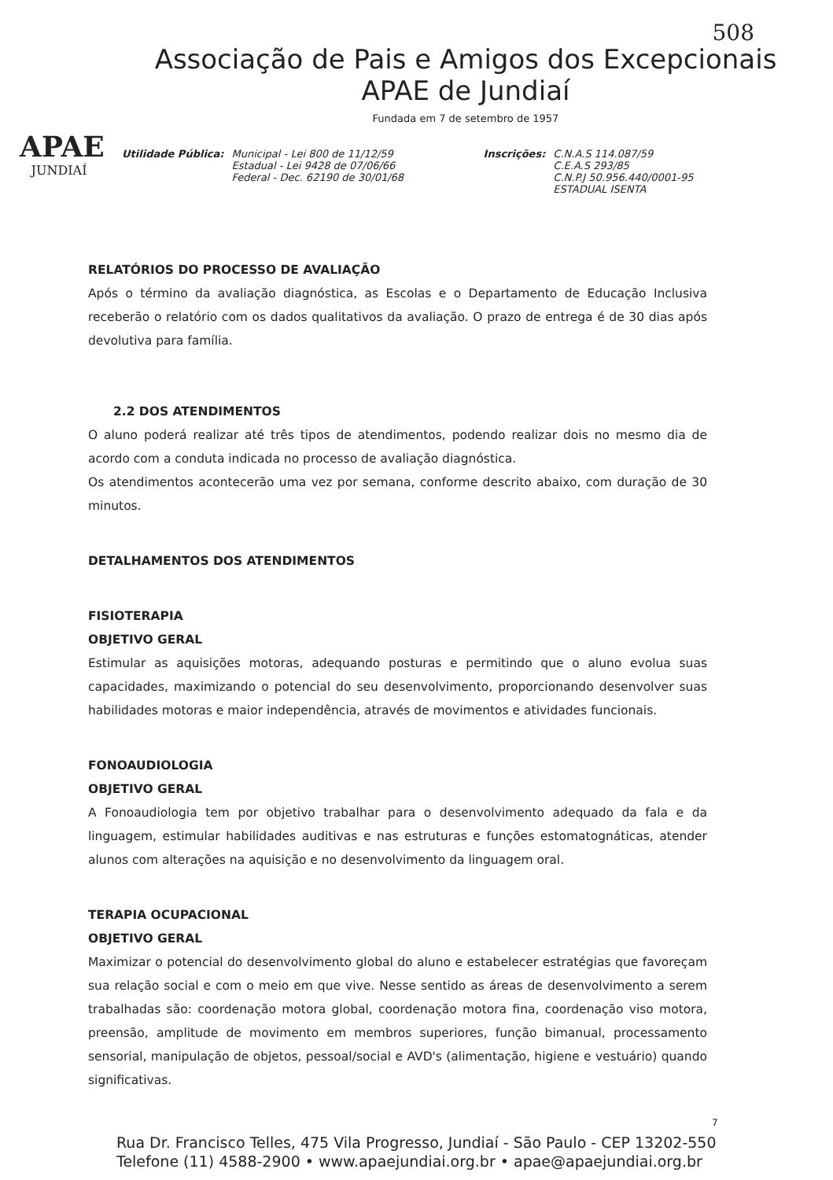508
APAE
JUNDIAÍ
Associação de Pais e Amigos dos Excepcionais
APAE de Jundiaí
Fundada em 7 de setembro de 1957
Utilidade Pública: Municipal - Lei 800 de 11/12/59
Estadual - Lei 9428 de 07/06/66
Federal - Dec. 62190 de 30/01/68
Inscrições: C.N.A.S 114.087/59
C.E.A.S 293/85
C.N.P.J 50.956.440/0001-95
ESTADUAL ISENTA
RELATÓRIOS DO PROCESSO DE AVALIAÇÃO
Após o término da avaliação diagnóstica, as Escolas e o Departamento de Educação Inclusiva receberão o relatório com os dados qualitativos da avaliação. O prazo de entrega é de 30 dias após devolutiva para família.
2.2 DOS ATENDIMENTOS
O aluno poderá realizar até três tipos de atendimentos, podendo realizar dois no mesmo dia de acordo com a conduta indicada no processo de avaliação diagnóstica.
Os atendimentos acontecerão uma vez por semana, conforme descrito abaixo, com duração de 30 minutos.
DETALHAMENTOS DOS ATENDIMENTOS
FISIOTERAPIA
OBJETIVO GERAL
Estimular as aquisições motoras, adequando posturas e permitindo que o aluno evolua suas capacidades, maximizando o potencial do seu desenvolvimento, proporcionando desenvolver suas habilidades motoras e maior independência, através de movimentos e atividades funcionais.
FONOAUDIOLOGIA
OBJETIVO GERAL
A Fonoaudiologia tem por objetivo trabalhar para o desenvolvimento adequado da fala e da linguagem, estimular habilidades auditivas e nas estruturas e funções estomatognáticas, atender alunos com alterações na aquisição e no desenvolvimento da linguagem oral.
TERAPIA OCUPACIONAL
OBJETIVO GERAL
Maximizar o potencial do desenvolvimento global do aluno e estabelecer estratégias que favoreçam sua relação social e com o meio em que vive. Nesse sentido as áreas de desenvolvimento a serem trabalhadas são: coordenação motora global, coordenação motora fina, coordenação viso motora, preensão, amplitude de movimento em membros superiores, função bimanual, processamento sensorial, manipulação de objetos, pessoal/social e AVD's (alimentação, higiene e vestuário) quando significativas.
7
Rua Dr. Francisco Telles, 475 Vila Progresso, Jundiaí - São Paulo - CEP 13202-550
Telefone (11) 4588-2900 • www.apaejundiai.org.br • apae@apaejundiai.org.br